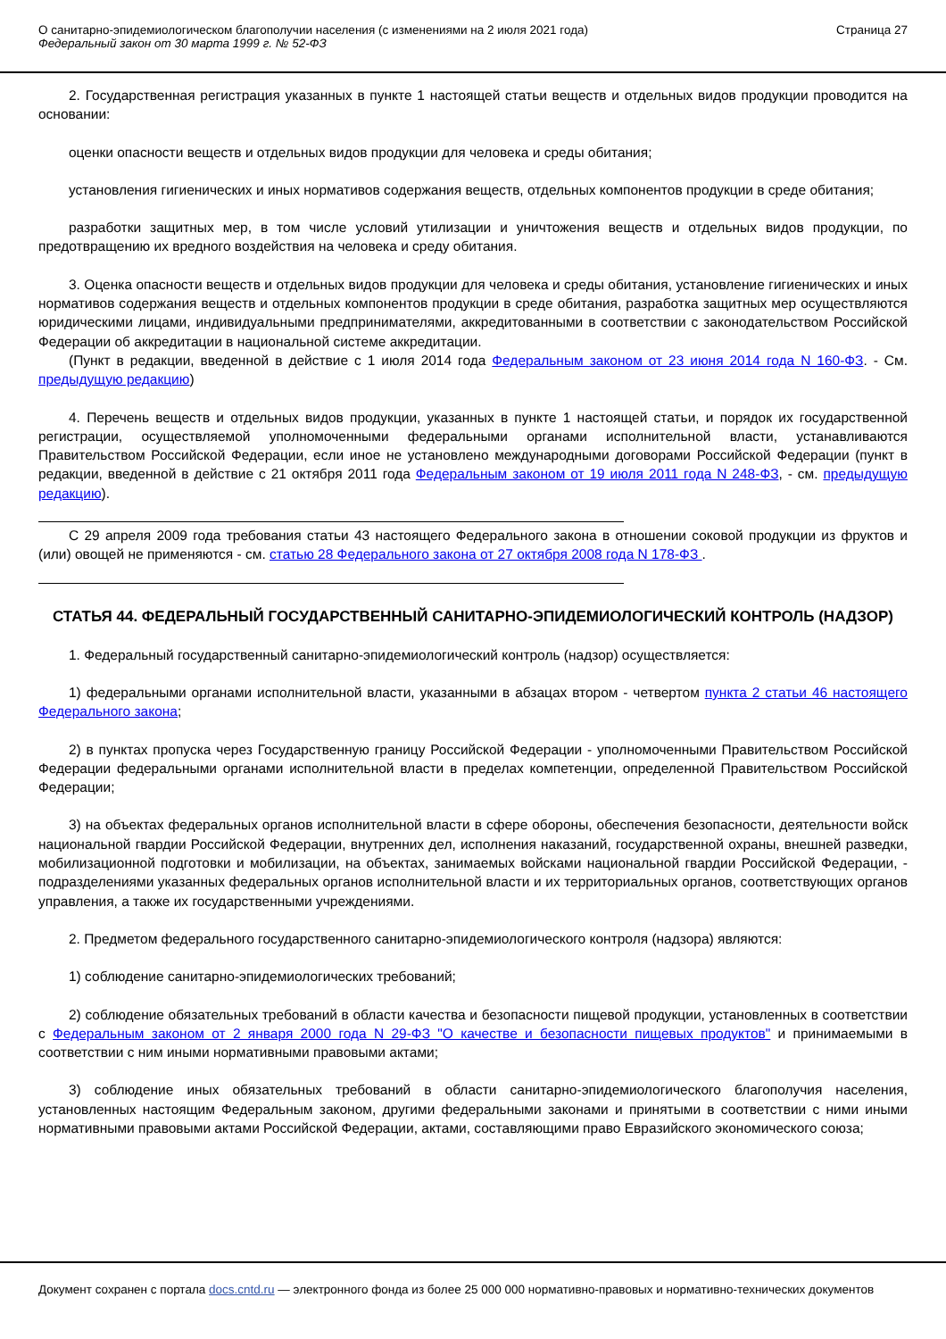О санитарно-эпидемиологическом благополучии населения (с изменениями на 2 июля 2021 года)
Федеральный закон от 30 марта 1999 г. № 52-ФЗ
Страница 27
2. Государственная регистрация указанных в пункте 1 настоящей статьи веществ и отдельных видов продукции проводится на основании:
оценки опасности веществ и отдельных видов продукции для человека и среды обитания;
установления гигиенических и иных нормативов содержания веществ, отдельных компонентов продукции в среде обитания;
разработки защитных мер, в том числе условий утилизации и уничтожения веществ и отдельных видов продукции, по предотвращению их вредного воздействия на человека и среду обитания.
3. Оценка опасности веществ и отдельных видов продукции для человека и среды обитания, установление гигиенических и иных нормативов содержания веществ и отдельных компонентов продукции в среде обитания, разработка защитных мер осуществляются юридическими лицами, индивидуальными предпринимателями, аккредитованными в соответствии с законодательством Российской Федерации об аккредитации в национальной системе аккредитации.
(Пункт в редакции, введенной в действие с 1 июля 2014 года Федеральным законом от 23 июня 2014 года N 160-ФЗ. - См. предыдущую редакцию)
4. Перечень веществ и отдельных видов продукции, указанных в пункте 1 настоящей статьи, и порядок их государственной регистрации, осуществляемой уполномоченными федеральными органами исполнительной власти, устанавливаются Правительством Российской Федерации, если иное не установлено международными договорами Российской Федерации (пункт в редакции, введенной в действие с 21 октября 2011 года Федеральным законом от 19 июля 2011 года N 248-ФЗ, - см. предыдущую редакцию).
С 29 апреля 2009 года требования статьи 43 настоящего Федерального закона в отношении соковой продукции из фруктов и (или) овощей не применяются - см. статью 28 Федерального закона от 27 октября 2008 года N 178-ФЗ .
СТАТЬЯ 44. ФЕДЕРАЛЬНЫЙ ГОСУДАРСТВЕННЫЙ САНИТАРНО-ЭПИДЕМИОЛОГИЧЕСКИЙ КОНТРОЛЬ (НАДЗОР)
1. Федеральный государственный санитарно-эпидемиологический контроль (надзор) осуществляется:
1) федеральными органами исполнительной власти, указанными в абзацах втором - четвертом пункта 2 статьи 46 настоящего Федерального закона;
2) в пунктах пропуска через Государственную границу Российской Федерации - уполномоченными Правительством Российской Федерации федеральными органами исполнительной власти в пределах компетенции, определенной Правительством Российской Федерации;
3) на объектах федеральных органов исполнительной власти в сфере обороны, обеспечения безопасности, деятельности войск национальной гвардии Российской Федерации, внутренних дел, исполнения наказаний, государственной охраны, внешней разведки, мобилизационной подготовки и мобилизации, на объектах, занимаемых войсками национальной гвардии Российской Федерации, - подразделениями указанных федеральных органов исполнительной власти и их территориальных органов, соответствующих органов управления, а также их государственными учреждениями.
2. Предметом федерального государственного санитарно-эпидемиологического контроля (надзора) являются:
1) соблюдение санитарно-эпидемиологических требований;
2) соблюдение обязательных требований в области качества и безопасности пищевой продукции, установленных в соответствии с Федеральным законом от 2 января 2000 года N 29-ФЗ "О качестве и безопасности пищевых продуктов" и принимаемыми в соответствии с ним иными нормативными правовыми актами;
3) соблюдение иных обязательных требований в области санитарно-эпидемиологического благополучия населения, установленных настоящим Федеральным законом, другими федеральными законами и принятыми в соответствии с ними иными нормативными правовыми актами Российской Федерации, актами, составляющими право Евразийского экономического союза;
Документ сохранен с портала docs.cntd.ru — электронного фонда из более 25 000 000 нормативно-правовых и нормативно-технических документов